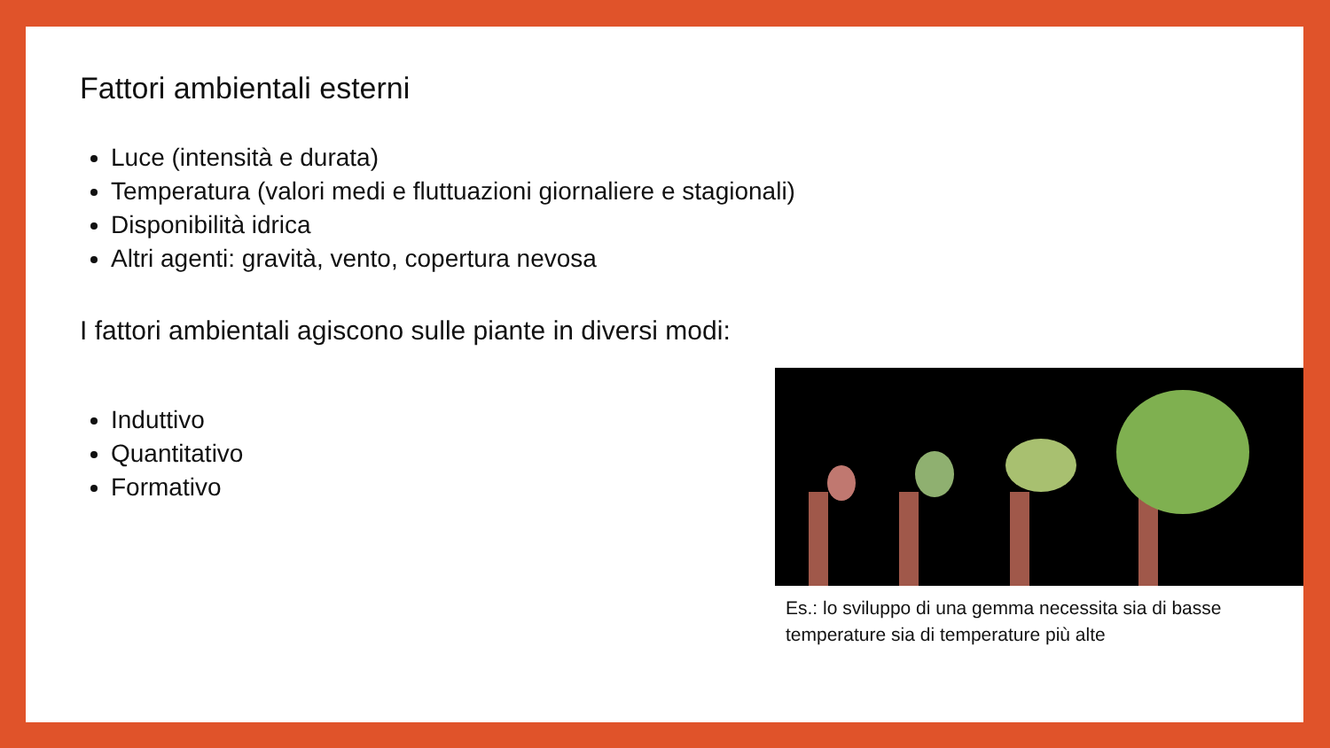Fattori ambientali esterni
Luce (intensità e durata)
Temperatura (valori medi e fluttuazioni giornaliere e stagionali)
Disponibilità idrica
Altri agenti: gravità, vento, copertura nevosa
I fattori ambientali agiscono sulle piante in diversi modi:
Induttivo
Quantitativo
Formativo
Es.: lo sviluppo di una gemma necessita sia di basse temperature sia di temperature più alte